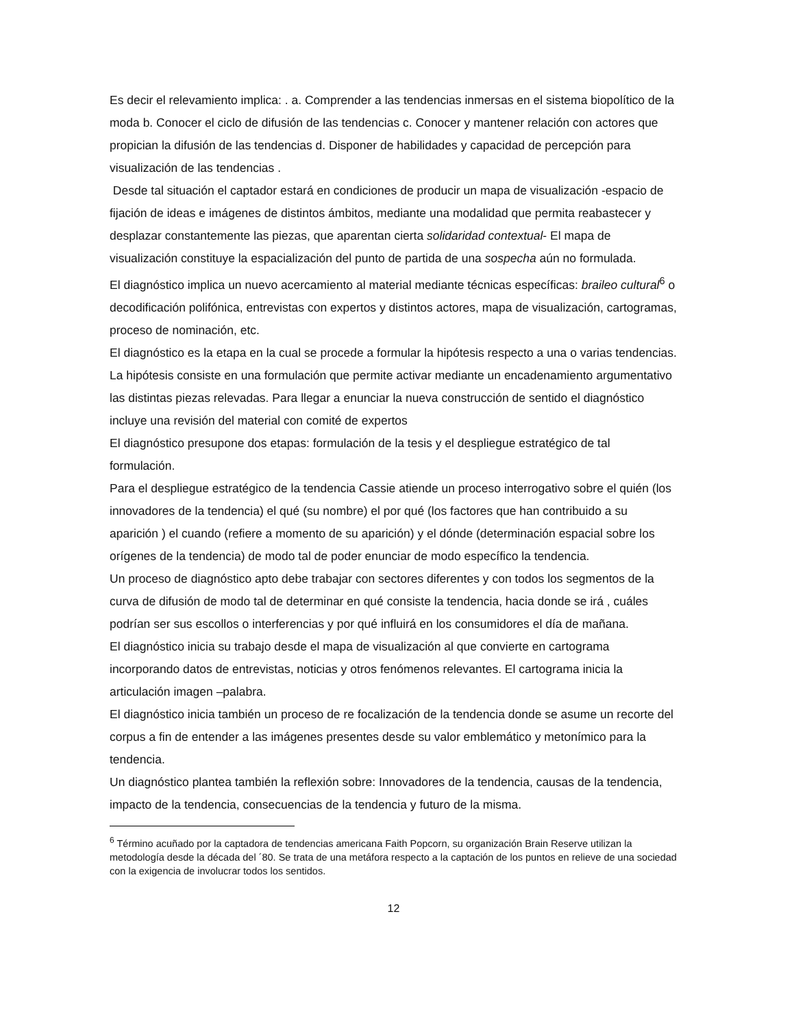Es decir el relevamiento implica: . a. Comprender a las tendencias inmersas en el sistema biopolítico de la moda b. Conocer el ciclo de difusión de las tendencias c. Conocer y mantener relación con actores que propician la difusión de las tendencias d. Disponer de habilidades y capacidad de percepción para visualización de las tendencias .
Desde tal situación el captador estará en condiciones de producir un mapa de visualización -espacio de fijación de ideas e imágenes de distintos ámbitos, mediante una modalidad que permita reabastecer y desplazar constantemente las piezas, que aparentan cierta solidaridad contextual- El mapa de visualización constituye la espacialización del punto de partida de una sospecha aún no formulada.
El diagnóstico implica un nuevo acercamiento al material mediante técnicas específicas: braileo cultural<sup>6</sup> o decodificación polifónica, entrevistas con expertos y distintos actores, mapa de visualización, cartogramas, proceso de nominación, etc.
El diagnóstico es la etapa en la cual se procede a formular la hipótesis respecto a una o varias tendencias. La hipótesis consiste en una formulación que permite activar mediante un encadenamiento argumentativo las distintas piezas relevadas. Para llegar a enunciar la nueva construcción de sentido el diagnóstico incluye una revisión del material con comité de expertos
El diagnóstico presupone dos etapas: formulación de la tesis y el despliegue estratégico de tal formulación.
Para el despliegue estratégico de la tendencia Cassie atiende un proceso interrogativo sobre el quién (los innovadores de la tendencia) el qué (su nombre) el por qué (los factores que han contribuido a su aparición ) el cuando (refiere a momento de su aparición) y el dónde (determinación espacial sobre los orígenes de la tendencia) de modo tal de poder enunciar de modo específico la tendencia.
Un proceso de diagnóstico apto debe trabajar con sectores diferentes y con todos los segmentos de la curva de difusión de modo tal de determinar en qué consiste la tendencia, hacia donde se irá , cuáles podrían ser sus escollos o interferencias y por qué influirá en los consumidores el día de mañana.
El diagnóstico inicia su trabajo desde el mapa de visualización al que convierte en cartograma incorporando datos de entrevistas, noticias y otros fenómenos relevantes. El cartograma inicia la articulación imagen –palabra.
El diagnóstico inicia también un proceso de re focalización de la tendencia donde se asume un recorte del corpus a fin de entender a las imágenes presentes desde su valor emblemático y metonímico para la tendencia.
Un diagnóstico plantea también la reflexión sobre: Innovadores de la tendencia, causas de la tendencia, impacto de la tendencia, consecuencias de la tendencia y futuro de la misma.
<sup>6</sup> Término acuñado por la captadora de tendencias americana Faith Popcorn, su organización Brain Reserve utilizan la metodología desde la década del ´80. Se trata de una metáfora respecto a la captación de los puntos en relieve de una sociedad con la exigencia de involucrar todos los sentidos.
12